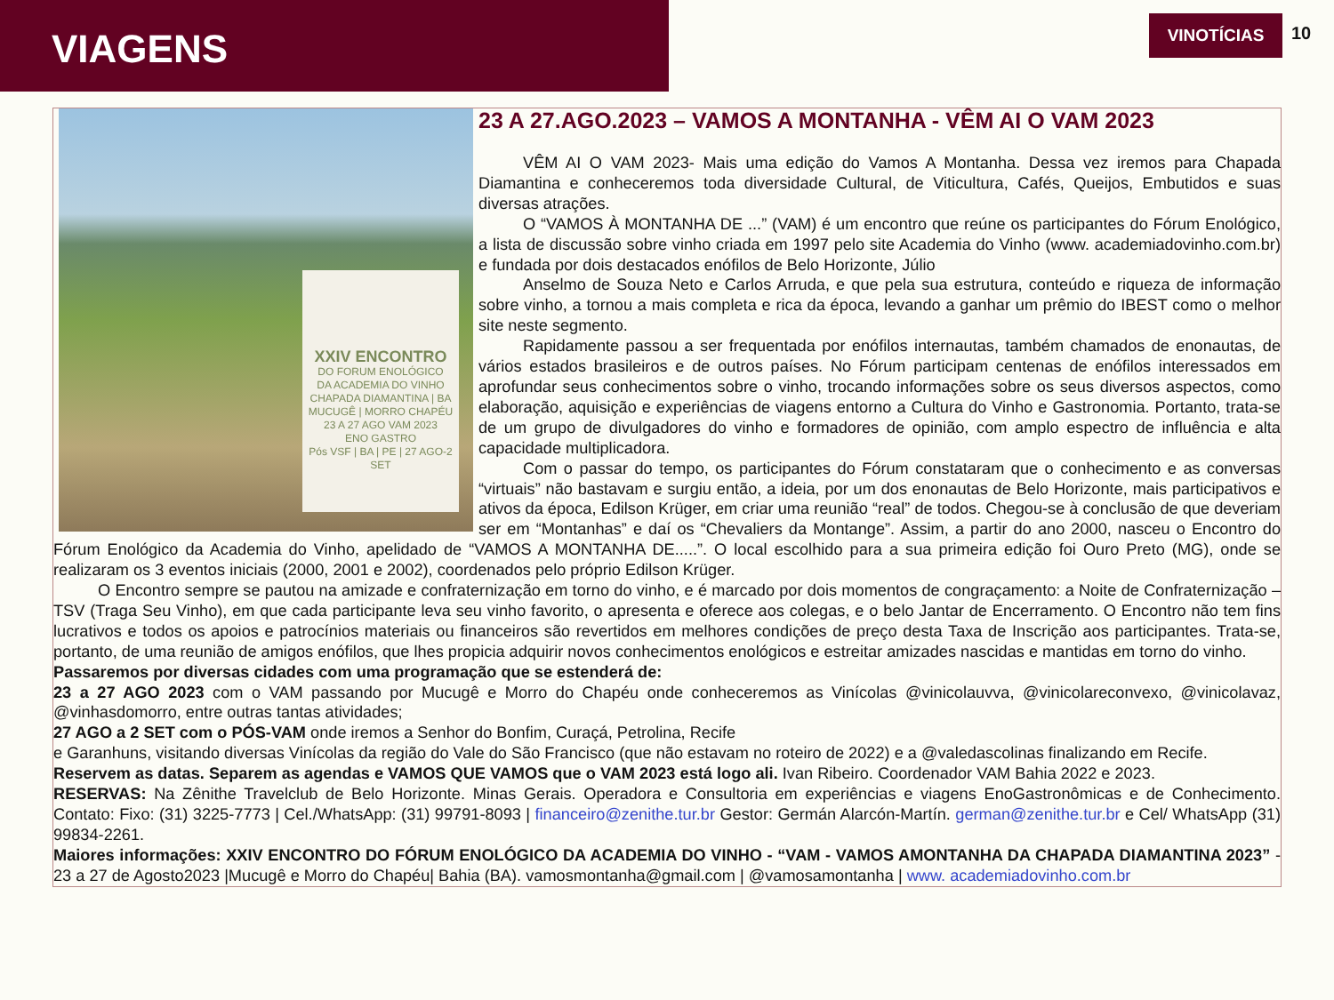VIAGENS
VINOTÍCIAS 10
XXIV ENCONTRO
DO FORUM ENOLÓGICO
DA ACADEMIA DO VINHO
CHAPADA DIAMANTINA | BA
MUCUGÊ | MORRO CHAPÉU
23 A 27 AGO VAM 2023
ENO GASTRO
Pós VSF | BA | PE | 27 AGO-2 SET
23 A 27.AGO.2023 – VAMOS A MONTANHA - VÊM AI O VAM 2023
VÊM AI O VAM 2023- Mais uma edição do Vamos A Montanha. Dessa vez iremos para Chapada Diamantina e conheceremos toda diversidade Cultural, de Viticultura, Cafés, Queijos, Embutidos e suas diversas atrações.
O “VAMOS À MONTANHA DE ...” (VAM) é um encontro que reúne os participantes do Fórum Enológico, a lista de discussão sobre vinho criada em 1997 pelo site Academia do Vinho (www. academiadovinho.com.br) e fundada por dois destacados enófilos de Belo Horizonte, Júlio
Anselmo de Souza Neto e Carlos Arruda, e que pela sua estrutura, conteúdo e riqueza de informação sobre vinho, a tornou a mais completa e rica da época, levando a ganhar um prêmio do IBEST como o melhor site neste segmento.
Rapidamente passou a ser frequentada por enófilos internautas, também chamados de enonautas, de vários estados brasileiros e de outros países. No Fórum participam centenas de enófilos interessados em aprofundar seus conhecimentos sobre o vinho, trocando informações sobre os seus diversos aspectos, como elaboração, aquisição e experiências de viagens entorno a Cultura do Vinho e Gastronomia. Portanto, trata-se de um grupo de divulgadores do vinho e formadores de opinião, com amplo espectro de influência e alta capacidade multiplicadora.
Com o passar do tempo, os participantes do Fórum constataram que o conhecimento e as conversas “virtuais” não bastavam e surgiu então, a ideia, por um dos enonautas de Belo Horizonte, mais participativos e ativos da época, Edilson Krüger, em criar uma reunião “real” de todos. Chegou-se à conclusão de que deveriam ser em “Montanhas” e daí os “Chevaliers da Montange”. Assim, a partir do ano 2000, nasceu o Encontro do Fórum Enológico da Academia do Vinho, apelidado de “VAMOS A MONTANHA DE.....”. O local escolhido para a sua primeira edição foi Ouro Preto (MG), onde se realizaram os 3 eventos iniciais (2000, 2001 e 2002), coordenados pelo próprio Edilson Krüger.
O Encontro sempre se pautou na amizade e confraternização em torno do vinho, e é marcado por dois momentos de congraçamento: a Noite de Confraternização –TSV (Traga Seu Vinho), em que cada participante leva seu vinho favorito, o apresenta e oferece aos colegas, e o belo Jantar de Encerramento. O Encontro não tem fins lucrativos e todos os apoios e patrocínios materiais ou financeiros são revertidos em melhores condições de preço desta Taxa de Inscrição aos participantes. Trata-se, portanto, de uma reunião de amigos enófilos, que lhes propicia adquirir novos conhecimentos enológicos e estreitar amizades nascidas e mantidas em torno do vinho.
Passaremos por diversas cidades com uma programação que se estenderá de:
23 a 27 AGO 2023 com o VAM passando por Mucugê e Morro do Chapéu onde conheceremos as Vinícolas @vinicolauvva, @vinicolareconvexo, @vinicolavaz, @vinhasdomorro, entre outras tantas atividades;
27 AGO a 2 SET com o PÓS-VAM onde iremos a Senhor do Bonfim, Curaçá, Petrolina, Recife
e Garanhuns, visitando diversas Vinícolas da região do Vale do São Francisco (que não estavam no roteiro de 2022) e a @valedascolinas finalizando em Recife.
Reservem as datas. Separem as agendas e VAMOS QUE VAMOS que o VAM 2023 está logo ali. Ivan Ribeiro. Coordenador VAM Bahia 2022 e 2023.
RESERVAS: Na Zênithe Travelclub de Belo Horizonte. Minas Gerais. Operadora e Consultoria em experiências e viagens EnoGastronômicas e de Conhecimento. Contato: Fixo: (31) 3225-7773 | Cel./WhatsApp: (31) 99791-8093 | financeiro@zenithe.tur.br Gestor: Germán Alarcón-Martín. german@zenithe.tur.br e Cel/ WhatsApp (31) 99834-2261.
Maiores informações: XXIV ENCONTRO DO FÓRUM ENOLÓGICO DA ACADEMIA DO VINHO - “VAM - VAMOS AMONTANHA DA CHAPADA DIAMANTINA 2023” - 23 a 27 de Agosto2023 |Mucugê e Morro do Chapéu| Bahia (BA). vamosmontanha@gmail.com | @vamosamontanha | www. academiadovinho.com.br